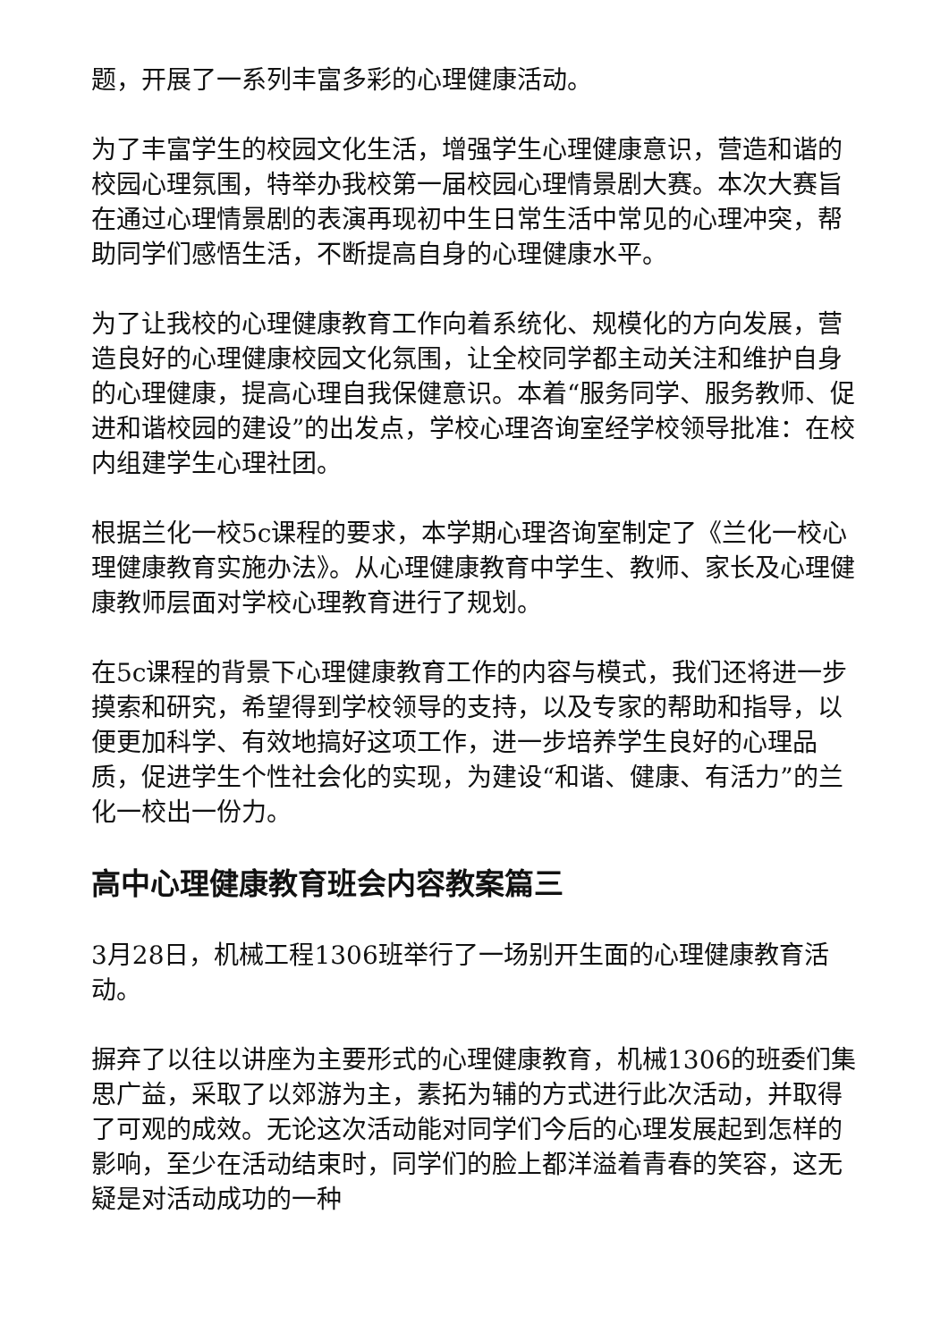题，开展了一系列丰富多彩的心理健康活动。
为了丰富学生的校园文化生活，增强学生心理健康意识，营造和谐的校园心理氛围，特举办我校第一届校园心理情景剧大赛。本次大赛旨在通过心理情景剧的表演再现初中生日常生活中常见的心理冲突，帮助同学们感悟生活，不断提高自身的心理健康水平。
为了让我校的心理健康教育工作向着系统化、规模化的方向发展，营造良好的心理健康校园文化氛围，让全校同学都主动关注和维护自身的心理健康，提高心理自我保健意识。本着“服务同学、服务教师、促进和谐校园的建设”的出发点，学校心理咨询室经学校领导批准：在校内组建学生心理社团。
根据兰化一校5c课程的要求，本学期心理咨询室制定了《兰化一校心理健康教育实施办法》。从心理健康教育中学生、教师、家长及心理健康教师层面对学校心理教育进行了规划。
在5c课程的背景下心理健康教育工作的内容与模式，我们还将进一步摸索和研究，希望得到学校领导的支持，以及专家的帮助和指导，以便更加科学、有效地搞好这项工作，进一步培养学生良好的心理品质，促进学生个性社会化的实现，为建设“和谐、健康、有活力”的兰化一校出一份力。
高中心理健康教育班会内容教案篇三
3月28日，机械工程1306班举行了一场别开生面的心理健康教育活动。
摒弃了以往以讲座为主要形式的心理健康教育，机械1306的班委们集思广益，采取了以郊游为主，素拓为辅的方式进行此次活动，并取得了可观的成效。无论这次活动能对同学们今后的心理发展起到怎样的影响，至少在活动结束时，同学们的脸上都洋溢着青春的笑容，这无疑是对活动成功的一种